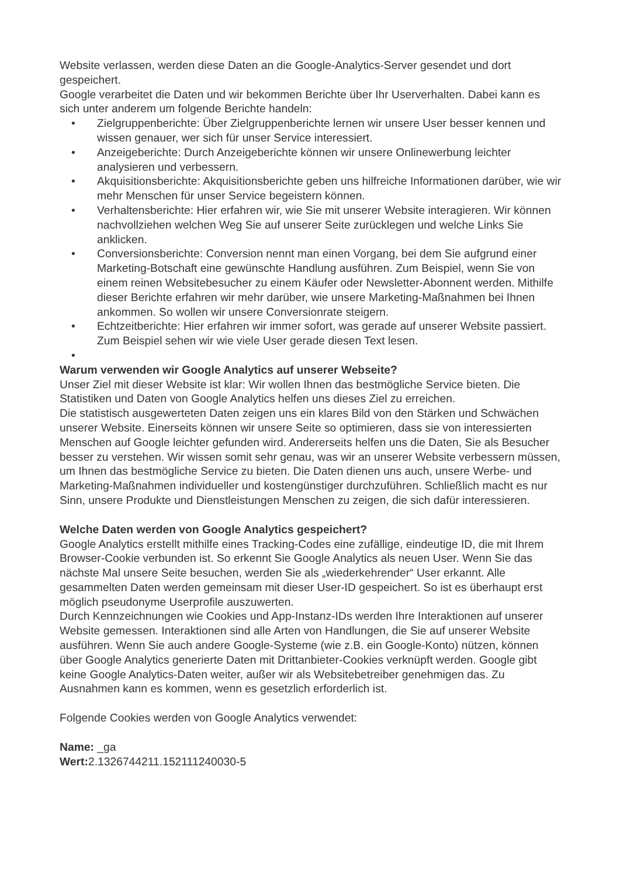Website verlassen, werden diese Daten an die Google-Analytics-Server gesendet und dort gespeichert.
Google verarbeitet die Daten und wir bekommen Berichte über Ihr Userverhalten. Dabei kann es sich unter anderem um folgende Berichte handeln:
• Zielgruppenberichte: Über Zielgruppenberichte lernen wir unsere User besser kennen und wissen genauer, wer sich für unser Service interessiert.
• Anzeigeberichte: Durch Anzeigeberichte können wir unsere Onlinewerbung leichter analysieren und verbessern.
• Akquisitionsberichte: Akquisitionsberichte geben uns hilfreiche Informationen darüber, wie wir mehr Menschen für unser Service begeistern können.
• Verhaltensberichte: Hier erfahren wir, wie Sie mit unserer Website interagieren. Wir können nachvollziehen welchen Weg Sie auf unserer Seite zurücklegen und welche Links Sie anklicken.
• Conversionsberichte: Conversion nennt man einen Vorgang, bei dem Sie aufgrund einer Marketing-Botschaft eine gewünschte Handlung ausführen. Zum Beispiel, wenn Sie von einem reinen Websitebesucher zu einem Käufer oder Newsletter-Abonnent werden. Mithilfe dieser Berichte erfahren wir mehr darüber, wie unsere Marketing-Maßnahmen bei Ihnen ankommen. So wollen wir unsere Conversionrate steigern.
• Echtzeitberichte: Hier erfahren wir immer sofort, was gerade auf unserer Website passiert. Zum Beispiel sehen wir wie viele User gerade diesen Text lesen.
•
Warum verwenden wir Google Analytics auf unserer Webseite?
Unser Ziel mit dieser Website ist klar: Wir wollen Ihnen das bestmögliche Service bieten. Die Statistiken und Daten von Google Analytics helfen uns dieses Ziel zu erreichen.
Die statistisch ausgewerteten Daten zeigen uns ein klares Bild von den Stärken und Schwächen unserer Website. Einerseits können wir unsere Seite so optimieren, dass sie von interessierten Menschen auf Google leichter gefunden wird. Andererseits helfen uns die Daten, Sie als Besucher besser zu verstehen. Wir wissen somit sehr genau, was wir an unserer Website verbessern müssen, um Ihnen das bestmögliche Service zu bieten. Die Daten dienen uns auch, unsere Werbe- und Marketing-Maßnahmen individueller und kostengünstiger durchzuführen. Schließlich macht es nur Sinn, unsere Produkte und Dienstleistungen Menschen zu zeigen, die sich dafür interessieren.
Welche Daten werden von Google Analytics gespeichert?
Google Analytics erstellt mithilfe eines Tracking-Codes eine zufällige, eindeutige ID, die mit Ihrem Browser-Cookie verbunden ist. So erkennt Sie Google Analytics als neuen User. Wenn Sie das nächste Mal unsere Seite besuchen, werden Sie als „wiederkehrender“ User erkannt. Alle gesammelten Daten werden gemeinsam mit dieser User-ID gespeichert. So ist es überhaupt erst möglich pseudonyme Userprofile auszuwerten.
Durch Kennzeichnungen wie Cookies und App-Instanz-IDs werden Ihre Interaktionen auf unserer Website gemessen. Interaktionen sind alle Arten von Handlungen, die Sie auf unserer Website ausführen. Wenn Sie auch andere Google-Systeme (wie z.B. ein Google-Konto) nützen, können über Google Analytics generierte Daten mit Drittanbieter-Cookies verknüpft werden. Google gibt keine Google Analytics-Daten weiter, außer wir als Websitebetreiber genehmigen das. Zu Ausnahmen kann es kommen, wenn es gesetzlich erforderlich ist.
Folgende Cookies werden von Google Analytics verwendet:
Name: _ga
Wert: 2.1326744211.152111240030-5